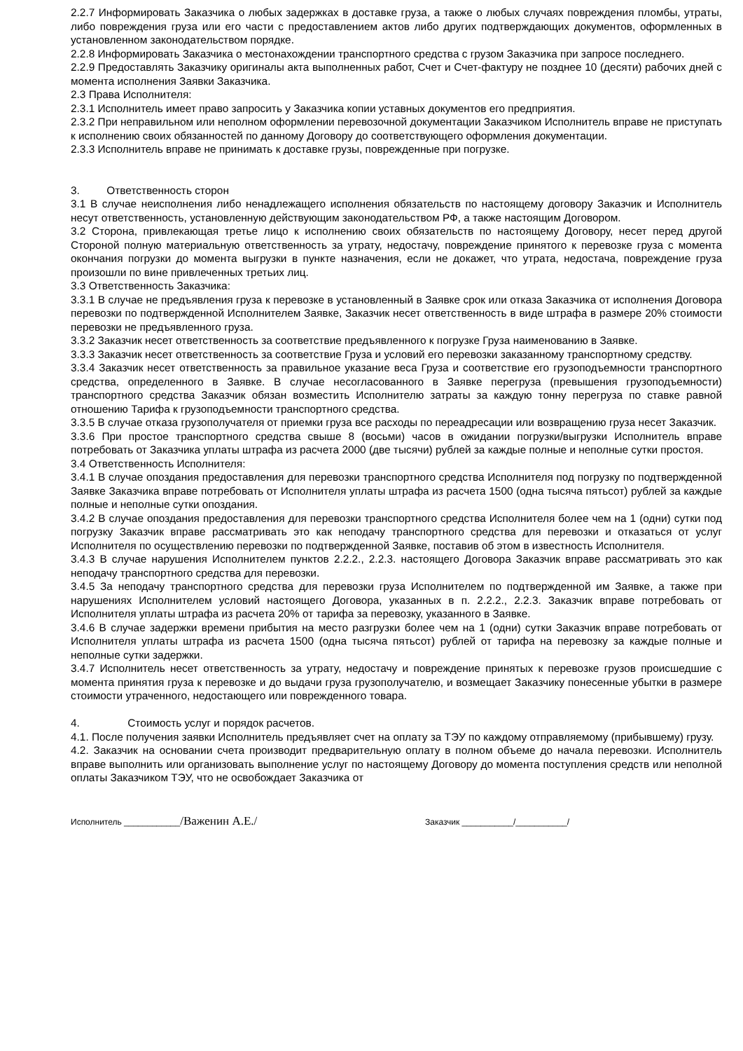2.2.7 Информировать Заказчика о любых задержках в доставке груза, а также о любых случаях повреждения пломбы, утраты, либо повреждения груза или его части с предоставлением актов либо других подтверждающих документов, оформленных в установленном законодательством порядке.
2.2.8 Информировать Заказчика о местонахождении транспортного средства с грузом Заказчика при запросе последнего.
2.2.9 Предоставлять Заказчику оригиналы акта выполненных работ, Счет и Счет-фактуру не позднее 10 (десяти) рабочих дней с момента исполнения Заявки Заказчика.
2.3 Права Исполнителя:
2.3.1 Исполнитель имеет право запросить у Заказчика копии уставных документов его предприятия.
2.3.2 При неправильном или неполном оформлении перевозочной документации Заказчиком Исполнитель вправе не приступать к исполнению своих обязанностей по данному Договору до соответствующего оформления документации.
2.3.3 Исполнитель вправе не принимать к доставке грузы, поврежденные при погрузке.
3. Ответственность сторон
3.1 В случае неисполнения либо ненадлежащего исполнения обязательств по настоящему договору Заказчик и Исполнитель несут ответственность, установленную действующим законодательством РФ, а также настоящим Договором.
3.2 Сторона, привлекающая третье лицо к исполнению своих обязательств по настоящему Договору, несет перед другой Стороной полную материальную ответственность за утрату, недостачу, повреждение принятого к перевозке груза с момента окончания погрузки до момента выгрузки в пункте назначения, если не докажет, что утрата, недостача, повреждение груза произошли по вине привлеченных третьих лиц.
3.3 Ответственность Заказчика:
3.3.1 В случае не предъявления груза к перевозке в установленный в Заявке срок или отказа Заказчика от исполнения Договора перевозки по подтвержденной Исполнителем Заявке, Заказчик несет ответственность в виде штрафа в размере 20% стоимости перевозки не предъявленного груза.
3.3.2 Заказчик несет ответственность за соответствие предъявленного к погрузке Груза наименованию в Заявке.
3.3.3 Заказчик несет ответственность за соответствие Груза и условий его перевозки заказанному транспортному средству.
3.3.4 Заказчик несет ответственность за правильное указание веса Груза и соответствие его грузоподъемности транспортного средства, определенного в Заявке. В случае несогласованного в Заявке перегруза (превышения грузоподъемности) транспортного средства Заказчик обязан возместить Исполнителю затраты за каждую тонну перегруза по ставке равной отношению Тарифа к грузоподъемности транспортного средства.
3.3.5 В случае отказа грузополучателя от приемки груза все расходы по переадресации или возвращению груза несет Заказчик.
3.3.6 При простое транспортного средства свыше 8 (восьми) часов в ожидании погрузки/выгрузки Исполнитель вправе потребовать от Заказчика уплаты штрафа из расчета 2000 (две тысячи) рублей за каждые полные и неполные сутки простоя.
3.4 Ответственность Исполнителя:
3.4.1 В случае опоздания предоставления для перевозки транспортного средства Исполнителя под погрузку по подтвержденной Заявке Заказчика вправе потребовать от Исполнителя уплаты штрафа из расчета 1500 (одна тысяча пятьсот) рублей за каждые полные и неполные сутки опоздания.
3.4.2 В случае опоздания предоставления для перевозки транспортного средства Исполнителя более чем на 1 (одни) сутки под погрузку Заказчик вправе рассматривать это как неподачу транспортного средства для перевозки и отказаться от услуг Исполнителя по осуществлению перевозки по подтвержденной Заявке, поставив об этом в известность Исполнителя.
3.4.3 В случае нарушения Исполнителем пунктов 2.2.2., 2.2.3. настоящего Договора Заказчик вправе рассматривать это как неподачу транспортного средства для перевозки.
3.4.5 За неподачу транспортного средства для перевозки груза Исполнителем по подтвержденной им Заявке, а также при нарушениях Исполнителем условий настоящего Договора, указанных в п. 2.2.2., 2.2.3. Заказчик вправе потребовать от Исполнителя уплаты штрафа из расчета 20% от тарифа за перевозку, указанного в Заявке.
3.4.6 В случае задержки времени прибытия на место разгрузки более чем на 1 (одни) сутки Заказчик вправе потребовать от Исполнителя уплаты штрафа из расчета 1500 (одна тысяча пятьсот) рублей от тарифа на перевозку за каждые полные и неполные сутки задержки.
3.4.7 Исполнитель несет ответственность за утрату, недостачу и повреждение принятых к перевозке грузов происшедшие с момента принятия груза к перевозке и до выдачи груза грузополучателю, и возмещает Заказчику понесенные убытки в размере стоимости утраченного, недостающего или поврежденного товара.
4. Стоимость услуг и порядок расчетов.
4.1. После получения заявки Исполнитель предъявляет счет на оплату за ТЭУ по каждому отправляемому (прибывшему) грузу.
4.2. Заказчик на основании счета производит предварительную оплату в полном объеме до начала перевозки. Исполнитель вправе выполнить или организовать выполнение услуг по настоящему Договору до момента поступления средств или неполной оплаты Заказчиком ТЭУ, что не освобождает Заказчика от
Исполнитель ____________/Важенин А.Е./ Заказчик ___________/___________/